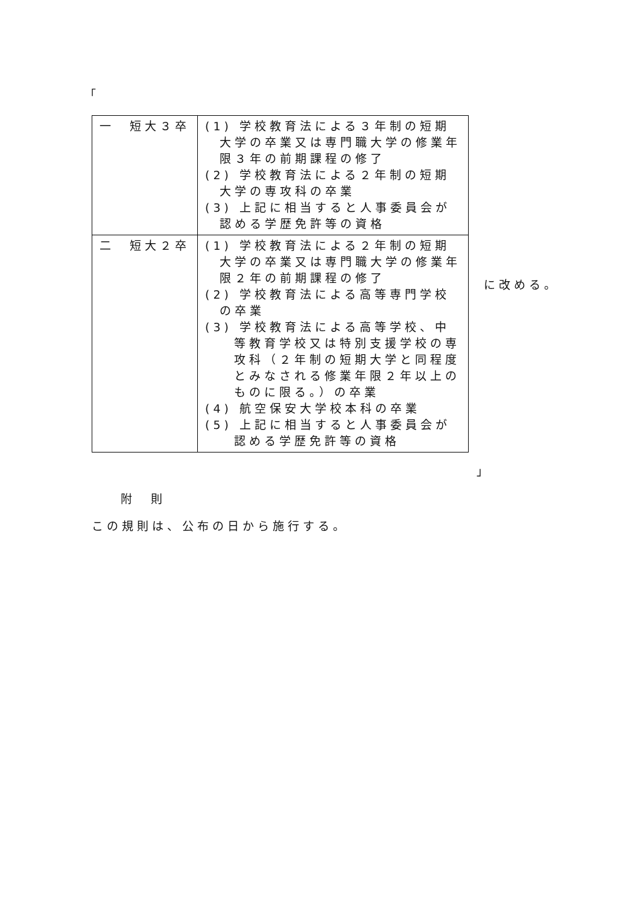「
| 一 短大３卒 | (1) 学校教育法による３年制の短期大学の卒業又は専門職大学の修業年限３年の前期課程の修了 (2) 学校教育法による２年制の短期大学の専攻科の卒業 (3) 上記に相当すると人事委員会が認める学歴免許等の資格 |
| 二 短大２卒 | (1) 学校教育法による２年制の短期大学の卒業又は専門職大学の修業年限２年の前期課程の修了 (2) 学校教育法による高等専門学校の卒業 (3) 学校教育法による高等学校、中等教育学校又は特別支援学校の専攻科（２年制の短期大学と同程度とみなされる修業年限２年以上のものに限る。）の卒業 (4) 航空保安大学校本科の卒業 (5) 上記に相当すると人事委員会が認める学歴免許等の資格 |
に改める。
」
附　則
この規則は、公布の日から施行する。